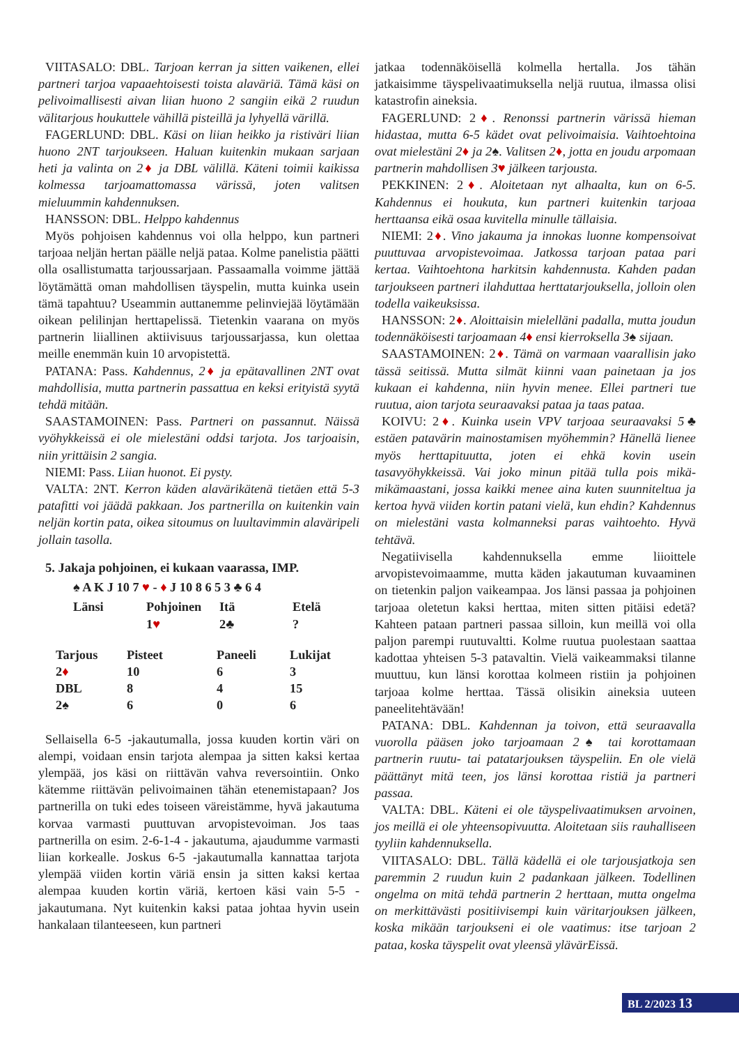VIITASALO: DBL. Tarjoan kerran ja sitten vaikenen, ellei partneri tarjoa vapaaehtoisesti toista alaväriä. Tämä käsi on pelivoimallisesti aivan liian huono 2 sangiin eikä 2 ruudun välitarjous houkuttele vähillä pisteillä ja lyhyellä värillä.
FAGERLUND: DBL. Käsi on liian heikko ja ristiväri liian huono 2NT tarjoukseen. Haluan kuitenkin mukaan sarjaan heti ja valinta on 2♦ ja DBL välillä. Käteni toimii kaikissa kolmessa tarjoamattomassa värissä, joten valitsen mieluummin kahdennuksen.
HANSSON: DBL. Helppo kahdennus
Myös pohjoisen kahdennus voi olla helppo, kun partneri tarjoaa neljän hertan päälle neljä pataa. Kolme panelistia päätti olla osallistumatta tarjoussarjaan. Passaamalla voimme jättää löytämättä oman mahdollisen täyspelin, mutta kuinka usein tämä tapahtuu? Useammin auttanemme pelinviejää löytämään oikean pelilinjan herttapelissä. Tietenkin vaarana on myös partnerin liiallinen aktiivisuus tarjoussarjassa, kun olettaa meille enemmän kuin 10 arvopistettä.
PATANA: Pass. Kahdennus, 2♦ ja epätavallinen 2NT ovat mahdollisia, mutta partnerin passattua en keksi erityistä syytä tehdä mitään.
SAASTAMOINEN: Pass. Partneri on passannut. Näissä vyöhykkeissä ei ole mielestäni oddsi tarjota. Jos tarjoaisin, niin yrittäisin 2 sangia.
NIEMI: Pass. Liian huonot. Ei pysty.
VALTA: 2NT. Kerron käden alavärikätenä tietäen että 5-3 patafitti voi jäädä pakkaan. Jos partnerilla on kuitenkin vain neljän kortin pata, oikea sitoumus on luultavimmin alaväripeli jollain tasolla.
5. Jakaja pohjoinen, ei kukaan vaarassa, IMP.
♠ A K J 10 7 ♥ - ♦ J 10 8 6 5 3 ♣ 6 4
| Länsi | Pohjoinen | Itä | Etelä |
| --- | --- | --- | --- |
| | 1 ♥ | 2♣ | ? |
| Tarjous | Pisteet | Paneeli | Lukijat |
| --- | --- | --- | --- |
| 2 ♦ | 10 | 6 | 3 |
| DBL | 8 | 4 | 15 |
| 2♠ | 6 | 0 | 6 |
Sellaisella 6-5 -jakautumalla, jossa kuuden kortin väri on alempi, voidaan ensin tarjota alempaa ja sitten kaksi kertaa ylempää, jos käsi on riittävän vahva reversointiin. Onko kätemme riittävän pelivoimainen tähän etenemistapaan? Jos partnerilla on tuki edes toiseen väreistämme, hyvä jakautuma korvaa varmasti puuttuvan arvopistevoiman. Jos taas partnerilla on esim. 2-6-1-4 - jakautuma, ajaudumme varmasti liian korkealle. Joskus 6-5 -jakautumalla kannattaa tarjota ylempää viiden kortin väriä ensin ja sitten kaksi kertaa alempaa kuuden kortin väriä, kertoen käsi vain 5-5 -jakautumana. Nyt kuitenkin kaksi pataa johtaa hyvin usein hankalaan tilanteeseen, kun partneri
jatkaa todennäköisellä kolmella hertalla. Jos tähän jatkaisimme täyspelivaatimuksella neljä ruutua, ilmassa olisi katastrofin aineksia.
FAGERLUND: 2♦. Renonssi partnerin värissä hieman hidastaa, mutta 6-5 kädet ovat pelivoimaisia. Vaihtoehtoina ovat mielestäni 2♦ ja 2♠. Valitsen 2♦, jotta en joudu arpomaan partnerin mahdollisen 3♥ jälkeen tarjousta.
PEKKINEN: 2♦. Aloitetaan nyt alhaalta, kun on 6-5. Kahdennus ei houkuta, kun partneri kuitenkin tarjoaa herttaansa eikä osaa kuvitella minulle tällaisia.
NIEMI: 2♦. Vino jakauma ja innokas luonne kompensoivat puuttuvaa arvopistevoimaa. Jatkossa tarjoan pataa pari kertaa. Vaihtoehtona harkitsin kahdennusta. Kahden padan tarjoukseen partneri ilahduttaa herttatarjouksella, jolloin olen todella vaikeuksissa.
HANSSON: 2♦. Aloittaisin mielelläni padalla, mutta joudun todennäköisesti tarjoamaan 4♦ ensi kierroksella 3♠ sijaan.
SAASTAMOINEN: 2♦. Tämä on varmaan vaarallisin jako tässä seitissä. Mutta silmät kiinni vaan painetaan ja jos kukaan ei kahdenna, niin hyvin menee. Ellei partneri tue ruutua, aion tarjota seuraavaksi pataa ja taas pataa.
KOIVU: 2♦. Kuinka usein VPV tarjoaa seuraavaksi 5♣ estäen patavärin mainostamisen myöhemmin? Hänellä lienee myös herttapituutta, joten ei ehkä kovin usein tasavyöhykkeissä. Vai joko minun pitää tulla pois mikä-mikämaastani, jossa kaikki menee aina kuten suunniteltua ja kertoa hyvä viiden kortin patani vielä, kun ehdin? Kahdennus on mielestäni vasta kolmanneksi paras vaihtoehto. Hyvä tehtävä.
Negatiivisella kahdennuksella emme liioittele arvopistevoimaamme, mutta käden jakautuman kuvaaminen on tietenkin paljon vaikeampaa. Jos länsi passaa ja pohjoinen tarjoaa oletetun kaksi herttaa, miten sitten pitäisi edetä? Kahteen pataan partneri passaa silloin, kun meillä voi olla paljon parempi ruutuvaltti. Kolme ruutua puolestaan saattaa kadottaa yhteisen 5-3 patavaltin. Vielä vaikeammaksi tilanne muuttuu, kun länsi korottaa kolmeen ristiin ja pohjoinen tarjoaa kolme herttaa. Tässä olisikin aineksia uuteen paneelitehtävään!
PATANA: DBL. Kahdennan ja toivon, että seuraavalla vuorolla pääsen joko tarjoamaan 2♠ tai korottamaan partnerin ruutu- tai patatarjouksen täyspeliin. En ole vielä päättänyt mitä teen, jos länsi korottaa ristiä ja partneri passaa.
VALTA: DBL. Käteni ei ole täyspelivaatimuksen arvoinen, jos meillä ei ole yhteensopivuutta. Aloitetaan siis rauhalliseen tyyliin kahdennuksella.
VIITASALO: DBL. Tällä kädellä ei ole tarjousjatkoja sen paremmin 2 ruudun kuin 2 padankaan jälkeen. Todellinen ongelma on mitä tehdä partnerin 2 herttaan, mutta ongelma on merkittävästi positiivisempi kuin väritarjouksen jälkeen, koska mikään tarjoukseni ei ole vaatimus: itse tarjoan 2 pataa, koska täyspelit ovat yleensä ylävärEissä.
BL 2/2023 13